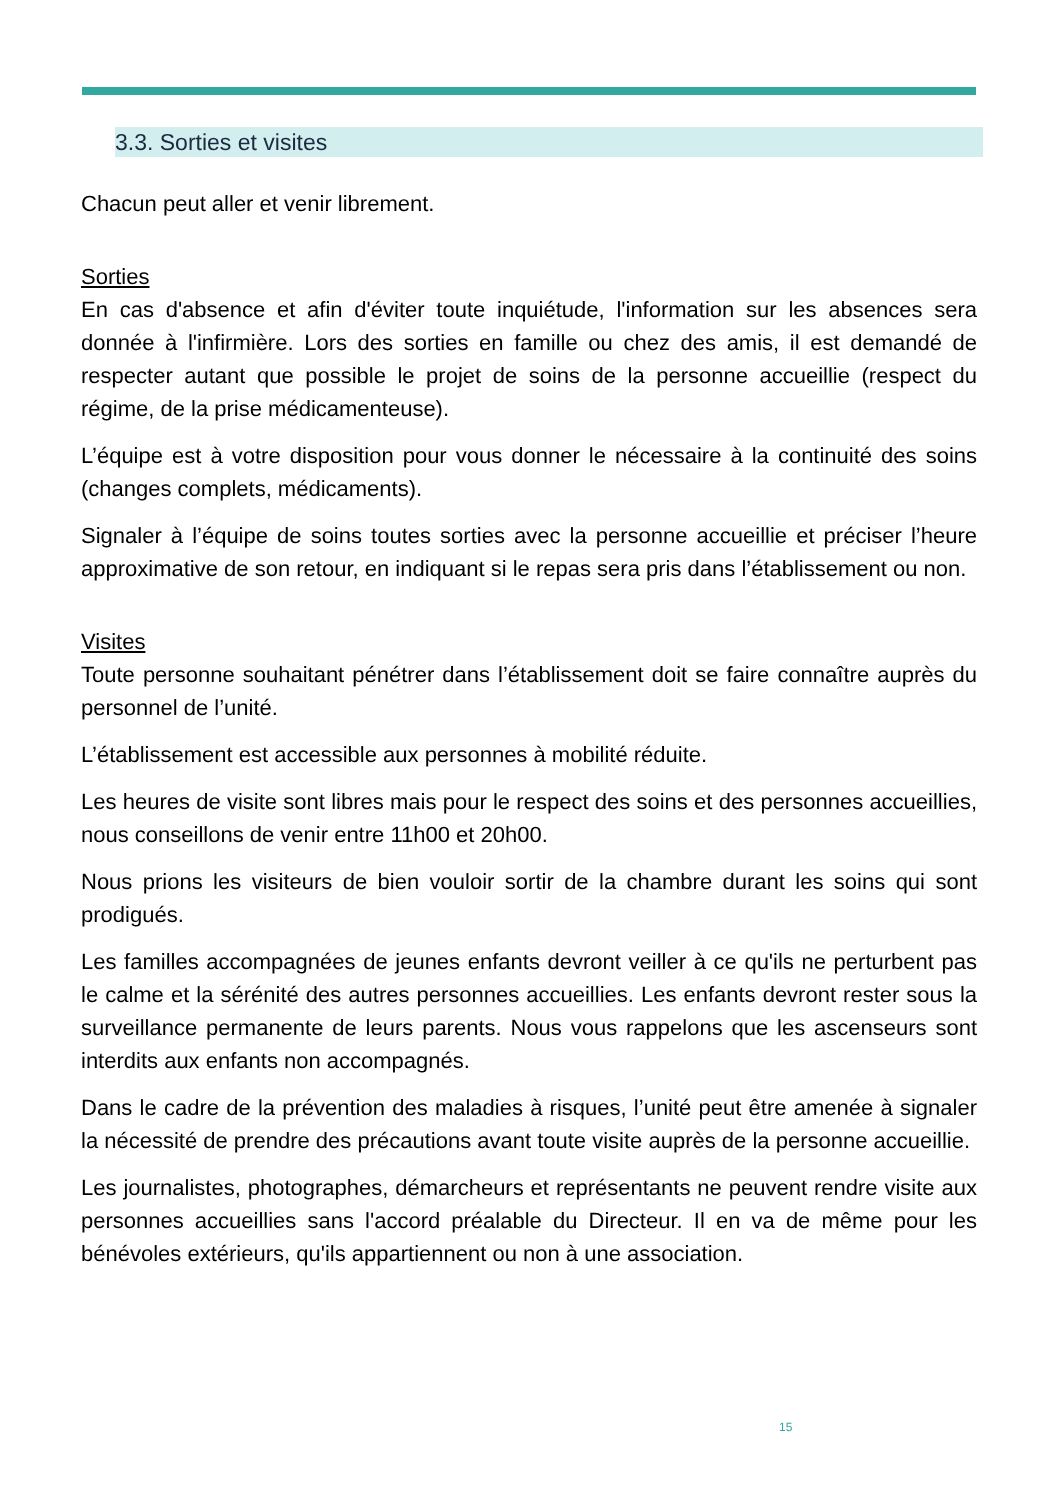3.3. Sorties et visites
Chacun peut aller et venir librement.
Sorties
En cas d'absence et afin d'éviter toute inquiétude, l'information sur les absences sera donnée à l'infirmière. Lors des sorties en famille ou chez des amis, il est demandé de respecter autant que possible le projet de soins de la personne accueillie (respect du régime, de la prise médicamenteuse).
L’équipe est à votre disposition pour vous donner le nécessaire à la continuité des soins (changes complets, médicaments).
Signaler à l’équipe de soins toutes sorties avec la personne accueillie et préciser l’heure approximative de son retour, en indiquant si le repas sera pris dans l’établissement ou non.
Visites
Toute personne souhaitant pénétrer dans l’établissement doit se faire connaître auprès du personnel de l’unité.
L’établissement est accessible aux personnes à mobilité réduite.
Les heures de visite sont libres mais pour le respect des soins et des personnes accueillies, nous conseillons de venir entre 11h00 et 20h00.
Nous prions les visiteurs de bien vouloir sortir de la chambre durant les soins qui sont prodigués.
Les familles accompagnées de jeunes enfants devront veiller à ce qu'ils ne perturbent pas le calme et la sérénité des autres personnes accueillies. Les enfants devront rester sous la surveillance permanente de leurs parents. Nous vous rappelons que les ascenseurs sont interdits aux enfants non accompagnés.
Dans le cadre de la prévention des maladies à risques, l’unité peut être amenée à signaler la nécessité de prendre des précautions avant toute visite auprès de la personne accueillie.
Les journalistes, photographes, démarcheurs et représentants ne peuvent rendre visite aux personnes accueillies sans l'accord préalable du Directeur. Il en va de même pour les bénévoles extérieurs, qu'ils appartiennent ou non à une association.
15